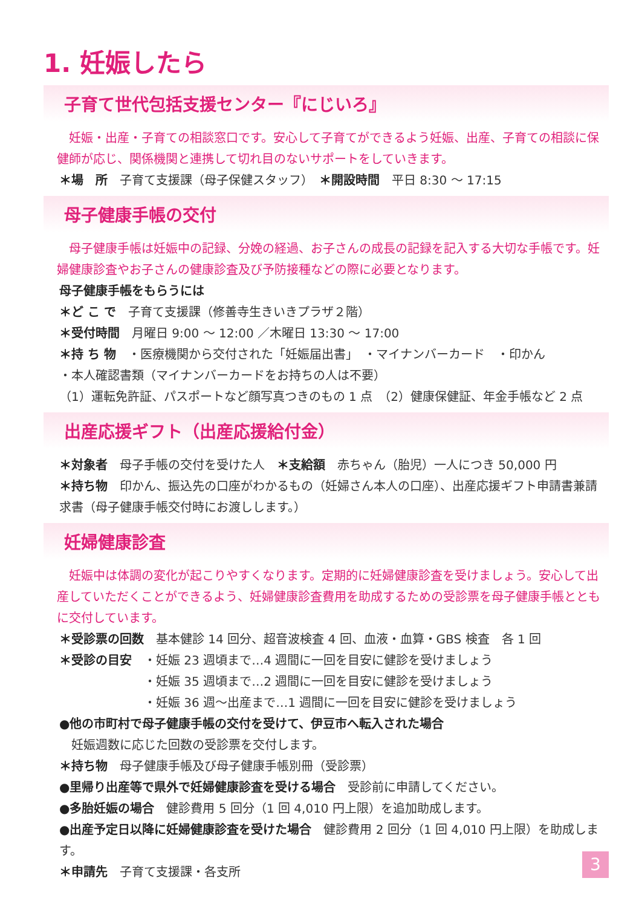1. 妊娠したら
子育て世代包括支援センター『にじいろ』
妊娠・出産・子育ての相談窓口です。安心して子育てができるよう妊娠、出産、子育ての相談に保健師が応じ、関係機関と連携して切れ目のないサポートをしていきます。
＊場　所　子育て支援課（母子保健スタッフ）　＊開設時間　平日 8:30 ～ 17:15
母子健康手帳の交付
母子健康手帳は妊娠中の記録、分娩の経過、お子さんの成長の記録を記入する大切な手帳です。妊婦健康診査やお子さんの健康診査及び予防接種などの際に必要となります。
母子健康手帳をもらうには
＊ど こ で　子育て支援課（修善寺生きいきプラザ２階）
＊受付時間　月曜日 9:00 ～ 12:00 ／木曜日 13:30 ～ 17:00
＊持 ち 物　・医療機関から交付された「妊娠届出書」　・マイナンバーカード　・印かん
・本人確認書類（マイナンバーカードをお持ちの人は不要）
（1）運転免許証、パスポートなど顔写真つきのもの 1 点　（2）健康保健証、年金手帳など 2 点
出産応援ギフト（出産応援給付金）
＊対象者　母子手帳の交付を受けた人　＊支給額　赤ちゃん（胎児）一人につき 50,000 円
＊持ち物　印かん、振込先の口座がわかるもの（妊婦さん本人の口座）、出産応援ギフト申請書兼請求書（母子健康手帳交付時にお渡しします。）
妊婦健康診査
妊娠中は体調の変化が起こりやすくなります。定期的に妊婦健康診査を受けましょう。安心して出産していただくことができるよう、妊婦健康診査費用を助成するための受診票を母子健康手帳とともに交付しています。
＊受診票の回数　基本健診 14 回分、超音波検査 4 回、血液・血算・GBS 検査　各 1 回
＊受診の目安　・妊娠 23 週頃まで…4 週間に一回を目安に健診を受けましょう
　　　　　　　・妊娠 35 週頃まで…2 週間に一回を目安に健診を受けましょう
　　　　　　　・妊娠 36 週～出産まで…1 週間に一回を目安に健診を受けましょう
●他の市町村で母子健康手帳の交付を受けて、伊豆市へ転入された場合
　妊娠週数に応じた回数の受診票を交付します。
＊持ち物　母子健康手帳及び母子健康手帳別冊（受診票）
●里帰り出産等で県外で妊婦健康診査を受ける場合　受診前に申請してください。
●多胎妊娠の場合　健診費用 5 回分（1 回 4,010 円上限）を追加助成します。
●出産予定日以降に妊婦健康診査を受けた場合　健診費用 2 回分（1 回 4,010 円上限）を助成します。
＊申請先　子育て支援課・各支所
3